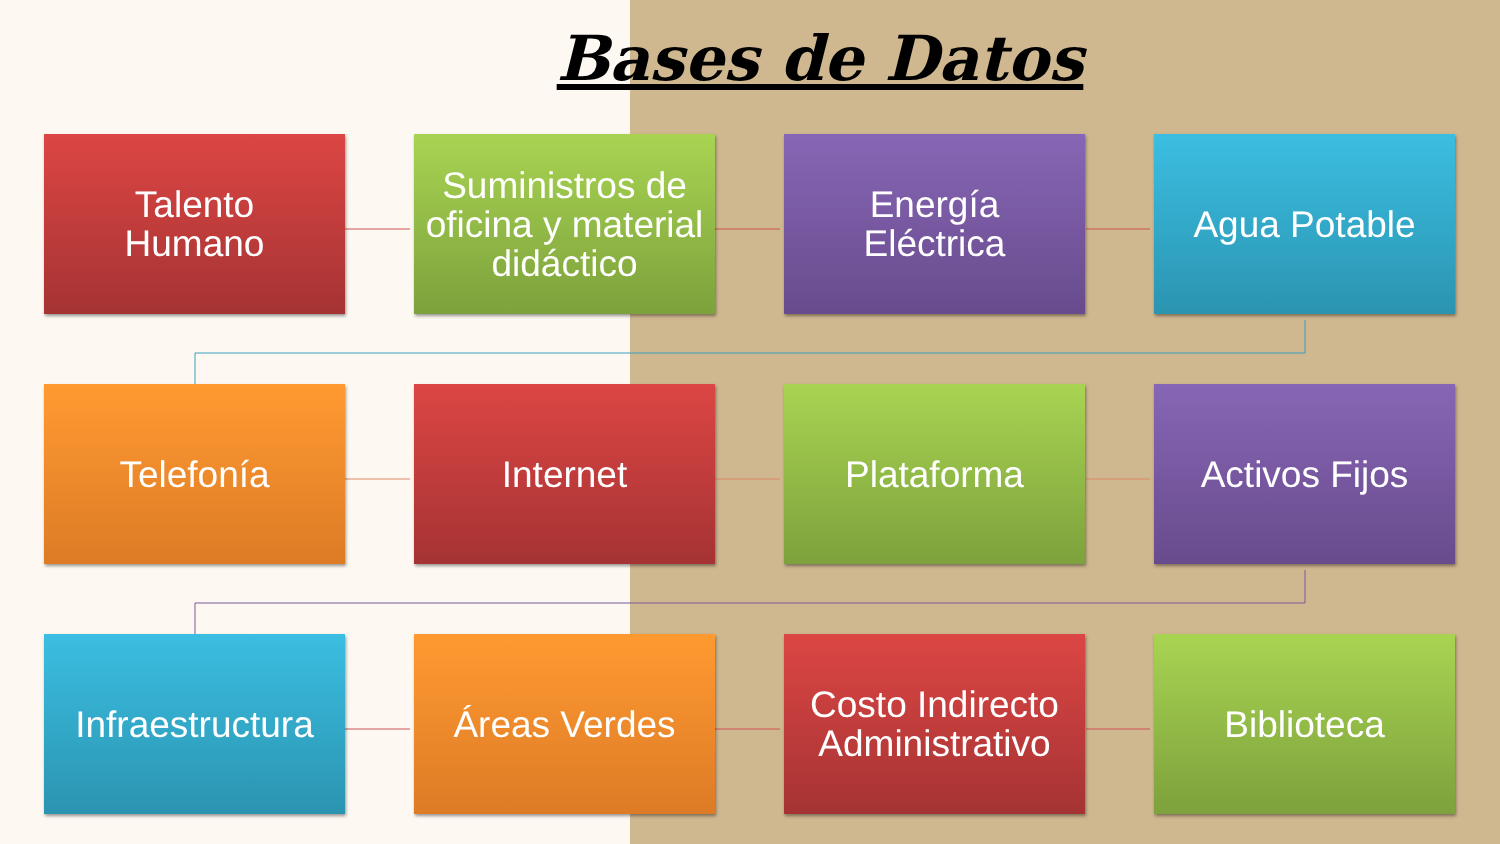Bases de Datos
Talento
Humano
Suministros de oficina y material didáctico
Energía
Eléctrica
Agua Potable
Telefonía
Internet
Plataforma
Activos Fijos
Infraestructura
Áreas Verdes
Costo Indirecto Administrativo
Biblioteca